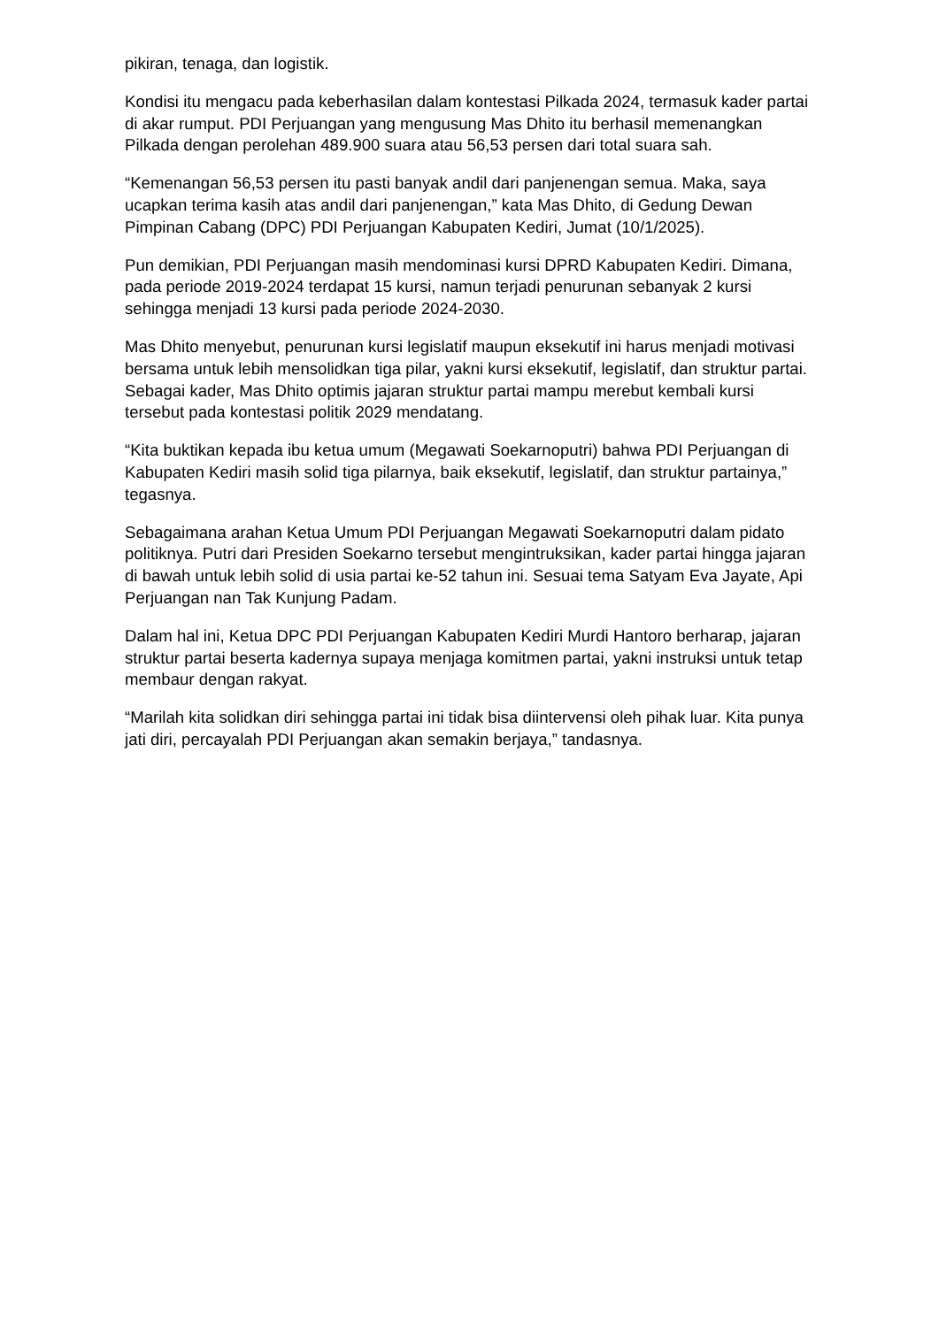pikiran, tenaga, dan logistik.
Kondisi itu mengacu pada keberhasilan dalam kontestasi Pilkada 2024, termasuk kader partai di akar rumput. PDI Perjuangan yang mengusung Mas Dhito itu berhasil memenangkan Pilkada dengan perolehan 489.900 suara atau 56,53 persen dari total suara sah.
“Kemenangan 56,53 persen itu pasti banyak andil dari panjenengan semua. Maka, saya ucapkan terima kasih atas andil dari panjenengan,” kata Mas Dhito, di Gedung Dewan Pimpinan Cabang (DPC) PDI Perjuangan Kabupaten Kediri, Jumat (10/1/2025).
Pun demikian, PDI Perjuangan masih mendominasi kursi DPRD Kabupaten Kediri. Dimana, pada periode 2019-2024 terdapat 15 kursi, namun terjadi penurunan sebanyak 2 kursi sehingga menjadi 13 kursi pada periode 2024-2030.
Mas Dhito menyebut, penurunan kursi legislatif maupun eksekutif ini harus menjadi motivasi bersama untuk lebih mensolidkan tiga pilar, yakni kursi eksekutif, legislatif, dan struktur partai. Sebagai kader, Mas Dhito optimis jajaran struktur partai mampu merebut kembali kursi tersebut pada kontestasi politik 2029 mendatang.
“Kita buktikan kepada ibu ketua umum (Megawati Soekarnoputri) bahwa PDI Perjuangan di Kabupaten Kediri masih solid tiga pilarnya, baik eksekutif, legislatif, dan struktur partainya,” tegasnya.
Sebagaimana arahan Ketua Umum PDI Perjuangan Megawati Soekarnoputri dalam pidato politiknya. Putri dari Presiden Soekarno tersebut mengintruksikan, kader partai hingga jajaran di bawah untuk lebih solid di usia partai ke-52 tahun ini. Sesuai tema Satyam Eva Jayate, Api Perjuangan nan Tak Kunjung Padam.
Dalam hal ini, Ketua DPC PDI Perjuangan Kabupaten Kediri Murdi Hantoro berharap, jajaran struktur partai beserta kadernya supaya menjaga komitmen partai, yakni instruksi untuk tetap membaur dengan rakyat.
“Marilah kita solidkan diri sehingga partai ini tidak bisa diintervensi oleh pihak luar. Kita punya jati diri, percayalah PDI Perjuangan akan semakin berjaya,” tandasnya.